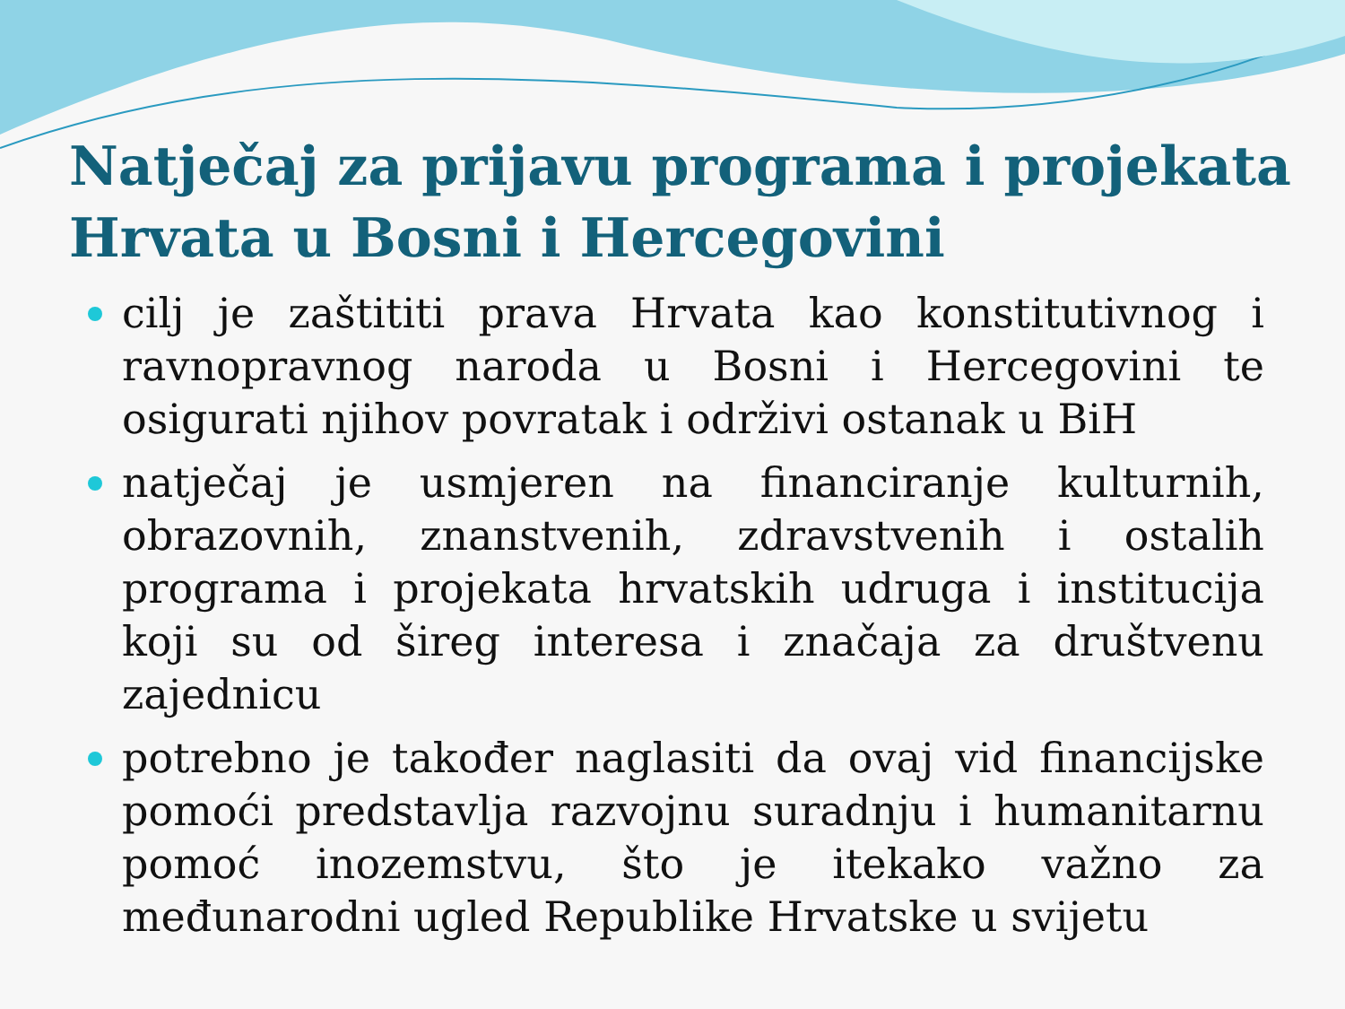Natječaj za prijavu programa i projekata Hrvata u Bosni i Hercegovini
cilj je zaštititi prava Hrvata kao konstitutivnog i ravnopravnog naroda u Bosni i Hercegovini te osigurati njihov povratak i održivi ostanak u BiH
natječaj je usmjeren na financiranje kulturnih, obrazovnih, znanstvenih, zdravstvenih i ostalih programa i projekata hrvatskih udruga i institucija koji su od šireg interesa i značaja za društvenu zajednicu
potrebno je također naglasiti da ovaj vid financijske pomoći predstavlja razvojnu suradnju i humanitarnu pomoć inozemstvu, što je itekako važno za međunarodni ugled Republike Hrvatske u svijetu